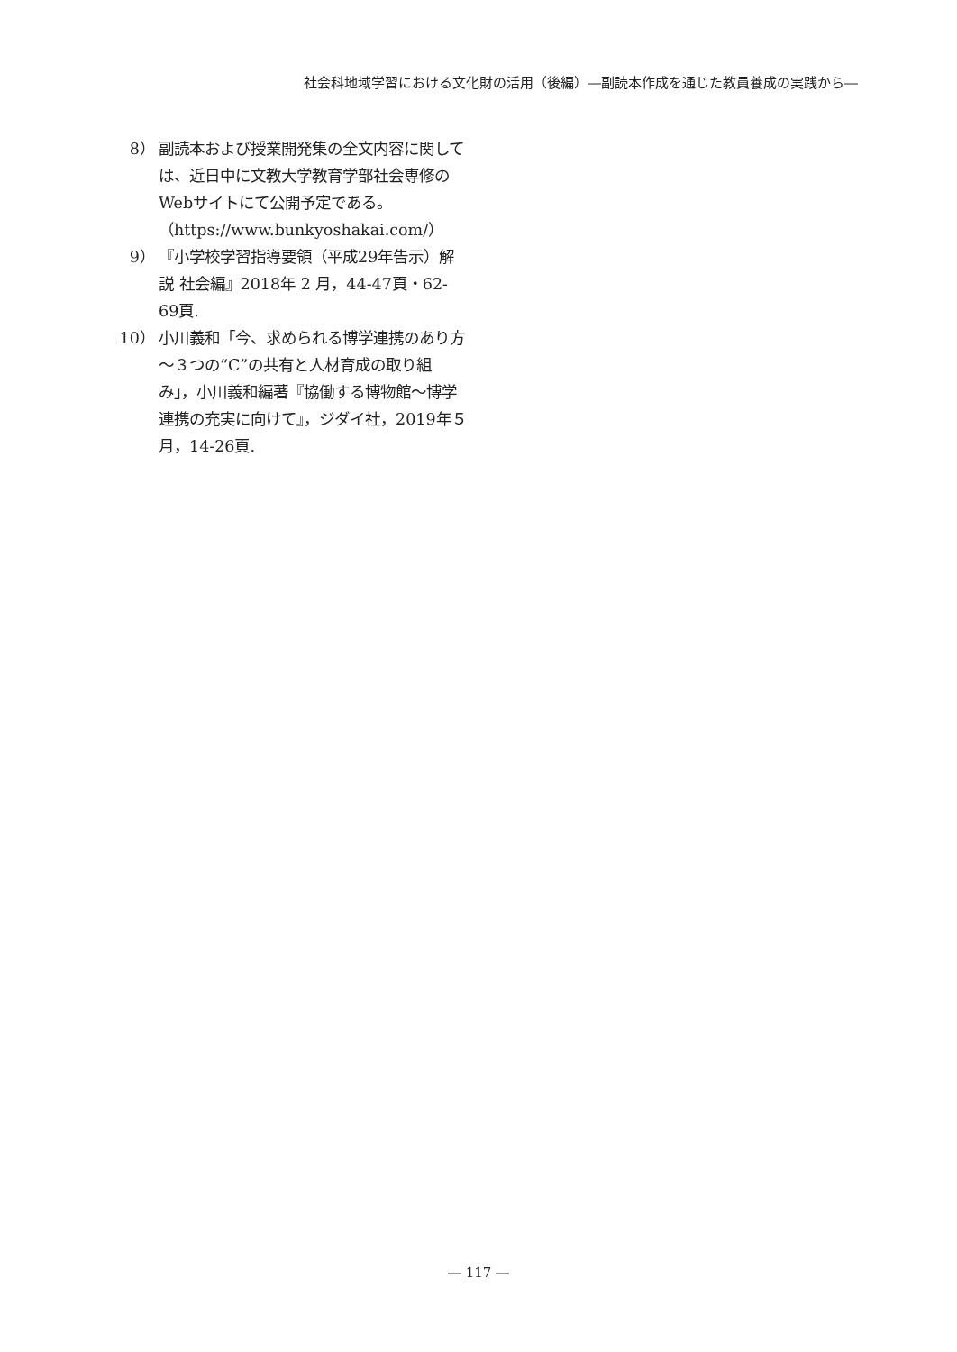社会科地域学習における文化財の活用（後編）―副読本作成を通じた教員養成の実践から―
8） 副読本および授業開発集の全文内容に関しては、近日中に文教大学教育学部社会専修のWebサイトにて公開予定である。（https://www.bunkyoshakai.com/）
9） 『小学校学習指導要領（平成29年告示）解説 社会編』2018年 2 月，44-47頁・62-69頁.
10） 小川義和「今、求められる博学連携のあり方～３つの“C”の共有と人材育成の取り組み」，小川義和編著『協働する博物館～博学連携の充実に向けて』，ジダイ社，2019年５月，14-26頁.
― 117 ―